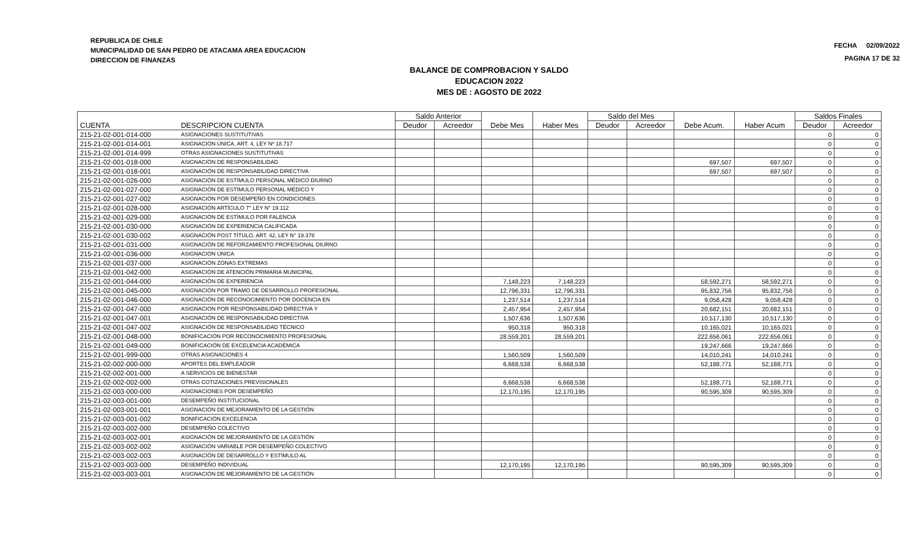REPUBLICA DE CHILE
MUNICIPALIDAD DE SAN PEDRO DE ATACAMA AREA EDUCACION
DIRECCION DE FINANZAS
FECHA 02/09/2022
PAGINA 17 DE 32
BALANCE DE COMPROBACION Y SALDO
EDUCACION 2022
MES DE : AGOSTO DE 2022
| CUENTA | DESCRIPCION CUENTA | Saldo Anterior | | Debe Mes | Haber Mes | Saldo del Mes | | Debe Acum. | Haber Acum | Saldos Finales | |
| --- | --- | --- | --- | --- | --- | --- | --- | --- | --- | --- | --- |
| | | Deudor | Acreedor | | | Deudor | Acreedor | | | Deudor | Acreedor |
| 215-21-02-001-014-000 | ASIGNACIONES SUSTITUTIVAS | | | | | | | | | 0 | 0 |
| 215-21-02-001-014-001 | ASIGNACIÓN ÚNICA, ART. 4, LEY Nº 18.717 | | | | | | | | | 0 | 0 |
| 215-21-02-001-014-999 | OTRAS ASIGNACIONES SUSTITUTIVAS | | | | | | | | | 0 | 0 |
| 215-21-02-001-018-000 | ASIGNACIÓN DE RESPONSABILIDAD | | | | | | | 697,507 | 697,507 | 0 | 0 |
| 215-21-02-001-018-001 | ASIGNACIÓN DE RESPONSABILIDAD DIRECTIVA | | | | | | | 697,507 | 697,507 | 0 | 0 |
| 215-21-02-001-026-000 | ASIGNACIÓN DE ESTÍMULO PERSONAL MÉDICO DIURNO | | | | | | | | | 0 | 0 |
| 215-21-02-001-027-000 | ASIGNACIÓN DE ESTÍMULO PERSONAL MÉDICO Y | | | | | | | | | 0 | 0 |
| 215-21-02-001-027-002 | ASIGNACIÓN POR DESEMPEÑO EN CONDICIONES | | | | | | | | | 0 | 0 |
| 215-21-02-001-028-000 | ASIGNACIÓN ARTÍCULO 7° LEY N° 19.112 | | | | | | | | | 0 | 0 |
| 215-21-02-001-029-000 | ASIGNACIÓN DE ESTÍMULO POR FALENCIA | | | | | | | | | 0 | 0 |
| 215-21-02-001-030-000 | ASIGNACIÓN DE EXPERIENCIA CALIFICADA | | | | | | | | | 0 | 0 |
| 215-21-02-001-030-002 | ASIGNACIÓN POST TÍTULO, ART. 42, LEY N° 19.378 | | | | | | | | | 0 | 0 |
| 215-21-02-001-031-000 | ASIGNACIÓN DE REFORZAMIENTO PROFESIONAL DIURNO | | | | | | | | | 0 | 0 |
| 215-21-02-001-036-000 | ASIGNACIÓN ÚNICA | | | | | | | | | 0 | 0 |
| 215-21-02-001-037-000 | ASIGNACIÓN ZONAS EXTREMAS | | | | | | | | | 0 | 0 |
| 215-21-02-001-042-000 | ASIGNACIÓN DE ATENCIÓN PRIMARIA MUNICIPAL | | | | | | | | | 0 | 0 |
| 215-21-02-001-044-000 | ASIGNACIÓN DE EXPERIENCIA | | | 7,148,223 | 7,148,223 | | | 58,592,271 | 58,592,271 | 0 | 0 |
| 215-21-02-001-045-000 | ASIGNACIÓN POR TRAMO DE DESARROLLO PROFESIONAL | | | 12,796,331 | 12,796,331 | | | 95,832,756 | 95,832,756 | 0 | 0 |
| 215-21-02-001-046-000 | ASIGNACIÓN DE RECONOCIMIENTO POR DOCENCIA EN | | | 1,237,514 | 1,237,514 | | | 9,058,428 | 9,058,428 | 0 | 0 |
| 215-21-02-001-047-000 | ASIGNACION POR RESPONSABILIDAD DIRECTIVA Y | | | 2,457,954 | 2,457,954 | | | 20,682,151 | 20,682,151 | 0 | 0 |
| 215-21-02-001-047-001 | ASIGNACIÓN DE RESPONSABILIDAD DIRECTIVA | | | 1,507,636 | 1,507,636 | | | 10,517,130 | 10,517,130 | 0 | 0 |
| 215-21-02-001-047-002 | ASIGNACIÓN DE RESPONSABILIDAD TÉCNICO | | | 950,318 | 950,318 | | | 10,165,021 | 10,165,021 | 0 | 0 |
| 215-21-02-001-048-000 | BONIFICACIÓN POR RECONOCIMIENTO PROFESIONAL | | | 28,559,201 | 28,559,201 | | | 222,656,061 | 222,656,061 | 0 | 0 |
| 215-21-02-001-049-000 | BONIFICACIÓN DE EXCELENCIA ACADÉMICA | | | | | | | 19,247,666 | 19,247,666 | 0 | 0 |
| 215-21-02-001-999-000 | OTRAS ASIGNACIONES 4 | | | 1,560,509 | 1,560,509 | | | 14,010,241 | 14,010,241 | 0 | 0 |
| 215-21-02-002-000-000 | APORTES DEL EMPLEADOR | | | 6,668,538 | 6,668,538 | | | 52,188,771 | 52,188,771 | 0 | 0 |
| 215-21-02-002-001-000 | A SERVICIOS DE BIENESTAR | | | | | | | | | 0 | 0 |
| 215-21-02-002-002-000 | OTRAS COTIZACIONES PREVISIONALES | | | 6,668,538 | 6,668,538 | | | 52,188,771 | 52,188,771 | 0 | 0 |
| 215-21-02-003-000-000 | ASIGNACIONES POR DESEMPEÑO | | | 12,170,195 | 12,170,195 | | | 90,595,309 | 90,595,309 | 0 | 0 |
| 215-21-02-003-001-000 | DESEMPEÑO INSTITUCIONAL | | | | | | | | | 0 | 0 |
| 215-21-02-003-001-001 | ASIGNACIÓN DE MEJORAMIENTO DE LA GESTIÓN | | | | | | | | | 0 | 0 |
| 215-21-02-003-001-002 | BONIFICACIÓN EXCELENCIA | | | | | | | | | 0 | 0 |
| 215-21-02-003-002-000 | DESEMPEÑO COLECTIVO | | | | | | | | | 0 | 0 |
| 215-21-02-003-002-001 | ASIGNACIÓN DE MEJORAMIENTO DE LA GESTIÓN | | | | | | | | | 0 | 0 |
| 215-21-02-003-002-002 | ASIGNACIÓN VARIABLE POR DESEMPEÑO COLECTIVO | | | | | | | | | 0 | 0 |
| 215-21-02-003-002-003 | ASIGNACIÓN DE DESARROLLO Y ESTÍMULO AL | | | | | | | | | 0 | 0 |
| 215-21-02-003-003-000 | DESEMPEÑO INDIVIDUAL | | | 12,170,195 | 12,170,195 | | | 90,595,309 | 90,595,309 | 0 | 0 |
| 215-21-02-003-003-001 | ASIGNACIÓN DE MEJORAMIENTO DE LA GESTIÓN | | | | | | | | | 0 | 0 |